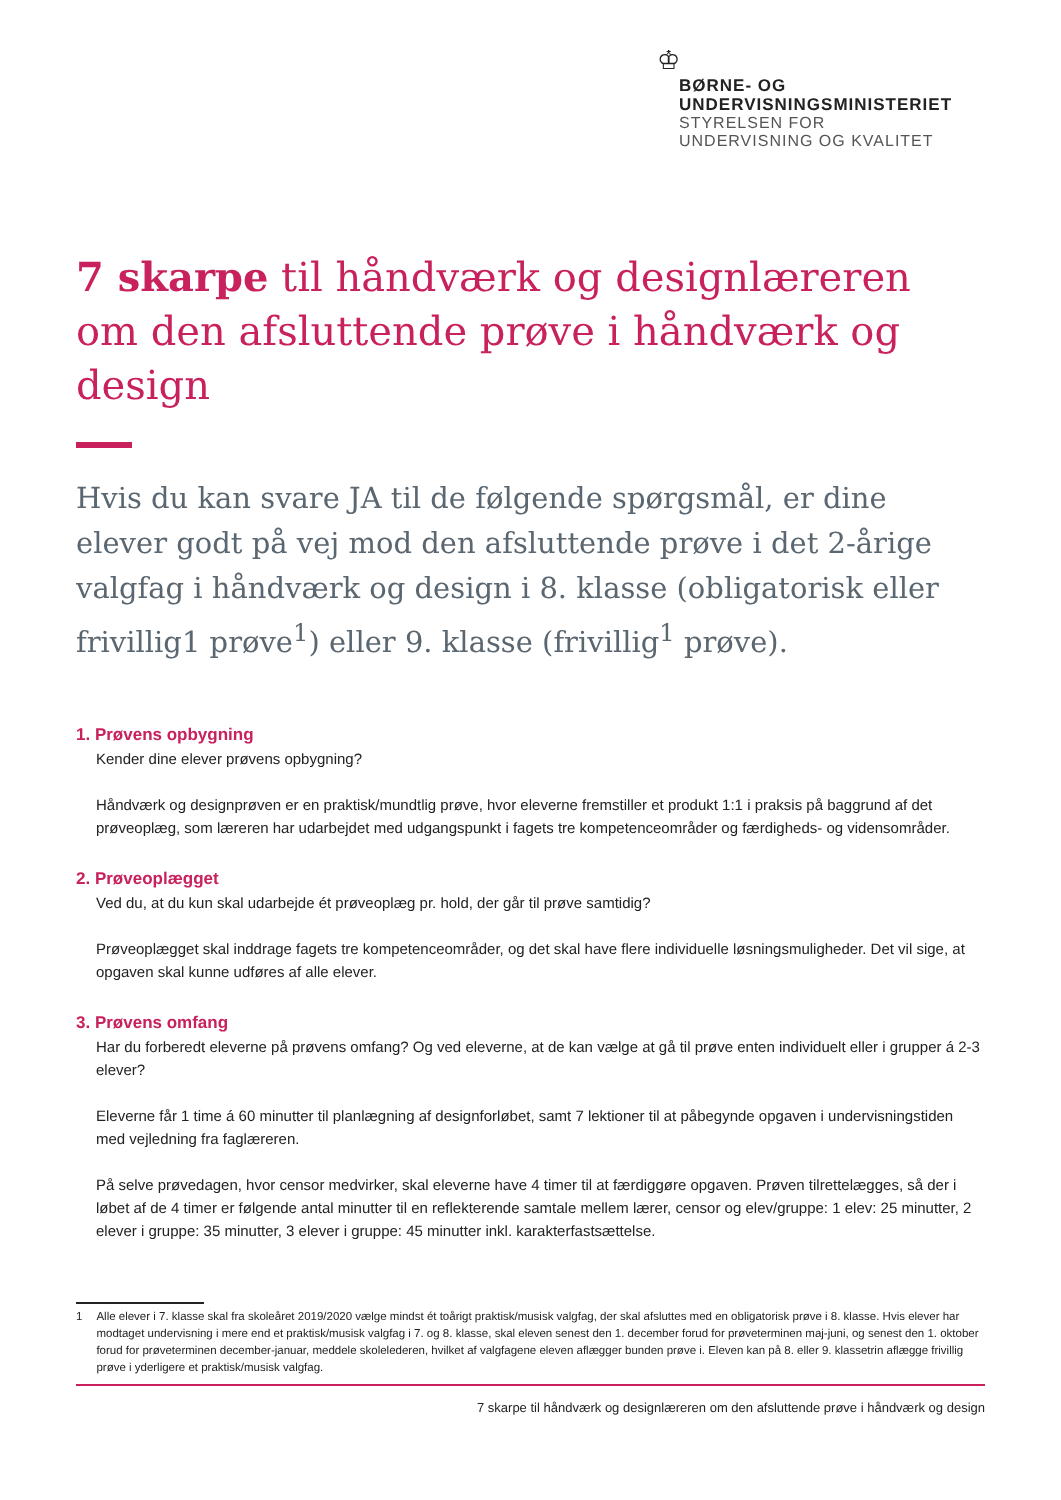♔
BØRNE- OG
UNDERVISNINGSMINISTERIET
STYRELSEN FOR
UNDERVISNING OG KVALITET
7 skarpe til håndværk og designlæreren om den afsluttende prøve i håndværk og design
Hvis du kan svare JA til de følgende spørgsmål, er dine elever godt på vej mod den afsluttende prøve i det 2-årige valgfag i håndværk og design i 8. klasse (obligatorisk eller frivillig1 prøve<sup>1</sup>) eller 9. klasse (frivillig<sup>1</sup> prøve).
1. Prøvens opbygning
Kender dine elever prøvens opbygning?
Håndværk og designprøven er en praktisk/mundtlig prøve, hvor eleverne fremstiller et produkt 1:1 i praksis på baggrund af det prøveoplæg, som læreren har udarbejdet med udgangspunkt i fagets tre kompetenceområder og færdigheds- og vidensområder.
2. Prøveoplægget
Ved du, at du kun skal udarbejde ét prøveoplæg pr. hold, der går til prøve samtidig?
Prøveoplægget skal inddrage fagets tre kompetenceområder, og det skal have flere individuelle løsningsmuligheder. Det vil sige, at opgaven skal kunne udføres af alle elever.
3. Prøvens omfang
Har du forberedt eleverne på prøvens omfang? Og ved eleverne, at de kan vælge at gå til prøve enten individuelt eller i grupper á 2-3 elever?
Eleverne får 1 time á 60 minutter til planlægning af designforløbet, samt 7 lektioner til at påbegynde opgaven i undervisningstiden med vejledning fra faglæreren.
På selve prøvedagen, hvor censor medvirker, skal eleverne have 4 timer til at færdiggøre opgaven. Prøven tilrettelægges, så der i løbet af de 4 timer er følgende antal minutter til en reflekterende samtale mellem lærer, censor og elev/gruppe: 1 elev: 25 minutter, 2 elever i gruppe: 35 minutter, 3 elever i gruppe: 45 minutter inkl. karakterfastsættelse.
1 Alle elever i 7. klasse skal fra skoleåret 2019/2020 vælge mindst ét toårigt praktisk/musisk valgfag, der skal afsluttes med en obligatorisk prøve i 8. klasse. Hvis elever har modtaget undervisning i mere end et praktisk/musisk valgfag i 7. og 8. klasse, skal eleven senest den 1. december forud for prøveterminen maj-juni, og senest den 1. oktober forud for prøveterminen december-januar, meddele skolelederen, hvilket af valgfagene eleven aflægger bunden prøve i. Eleven kan på 8. eller 9. klassetrin aflægge frivillig prøve i yderligere et praktisk/musisk valgfag.
7 skarpe til håndværk og designlæreren om den afsluttende prøve i håndværk og design